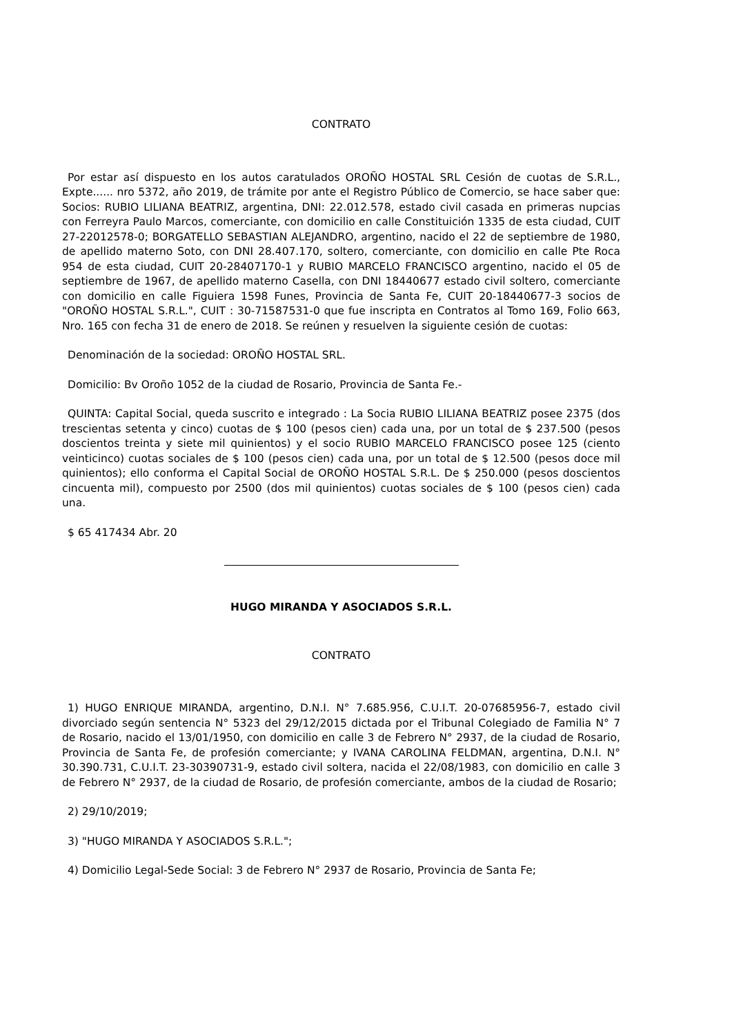CONTRATO
Por estar así dispuesto en los autos caratulados OROÑO HOSTAL SRL Cesión de cuotas de S.R.L., Expte...... nro 5372, año 2019, de trámite por ante el Registro Público de Comercio, se hace saber que: Socios: RUBIO LILIANA BEATRIZ, argentina, DNI: 22.012.578, estado civil casada en primeras nupcias con Ferreyra Paulo Marcos, comerciante, con domicilio en calle Constituición 1335 de esta ciudad, CUIT 27-22012578-0; BORGATELLO SEBASTIAN ALEJANDRO, argentino, nacido el 22 de septiembre de 1980, de apellido materno Soto, con DNI 28.407.170, soltero, comerciante, con domicilio en calle Pte Roca 954 de esta ciudad, CUIT 20-28407170-1 y RUBIO MARCELO FRANCISCO argentino, nacido el 05 de septiembre de 1967, de apellido materno Casella, con DNI 18440677 estado civil soltero, comerciante con domicilio en calle Figuiera 1598 Funes, Provincia de Santa Fe, CUIT 20-18440677-3 socios de "OROÑO HOSTAL S.R.L.", CUIT : 30-71587531-0 que fue inscripta en Contratos al Tomo 169, Folio 663, Nro. 165 con fecha 31 de enero de 2018. Se reúnen y resuelven la siguiente cesión de cuotas:
Denominación de la sociedad: OROÑO HOSTAL SRL.
Domicilio: Bv Oroño 1052 de la ciudad de Rosario, Provincia de Santa Fe.-
QUINTA: Capital Social, queda suscrito e integrado : La Socia RUBIO LILIANA BEATRIZ posee 2375 (dos trescientas setenta y cinco) cuotas de $ 100 (pesos cien) cada una, por un total de $ 237.500 (pesos doscientos treinta y siete mil quinientos) y el socio RUBIO MARCELO FRANCISCO posee 125 (ciento veinticinco) cuotas sociales de $ 100 (pesos cien) cada una, por un total de $ 12.500 (pesos doce mil quinientos); ello conforma el Capital Social de OROÑO HOSTAL S.R.L. De $ 250.000 (pesos doscientos cincuenta mil), compuesto por 2500 (dos mil quinientos) cuotas sociales de $ 100 (pesos cien) cada una.
$ 65 417434 Abr. 20
HUGO MIRANDA Y ASOCIADOS S.R.L.
CONTRATO
1) HUGO ENRIQUE MIRANDA, argentino, D.N.I. N° 7.685.956, C.U.I.T. 20-07685956-7, estado civil divorciado según sentencia N° 5323 del 29/12/2015 dictada por el Tribunal Colegiado de Familia N° 7 de Rosario, nacido el 13/01/1950, con domicilio en calle 3 de Febrero N° 2937, de la ciudad de Rosario, Provincia de Santa Fe, de profesión comerciante; y IVANA CAROLINA FELDMAN, argentina, D.N.I. N° 30.390.731, C.U.I.T. 23-30390731-9, estado civil soltera, nacida el 22/08/1983, con domicilio en calle 3 de Febrero N° 2937, de la ciudad de Rosario, de profesión comerciante, ambos de la ciudad de Rosario;
2) 29/10/2019;
3) "HUGO MIRANDA Y ASOCIADOS S.R.L.";
4) Domicilio Legal-Sede Social: 3 de Febrero N° 2937 de Rosario, Provincia de Santa Fe;